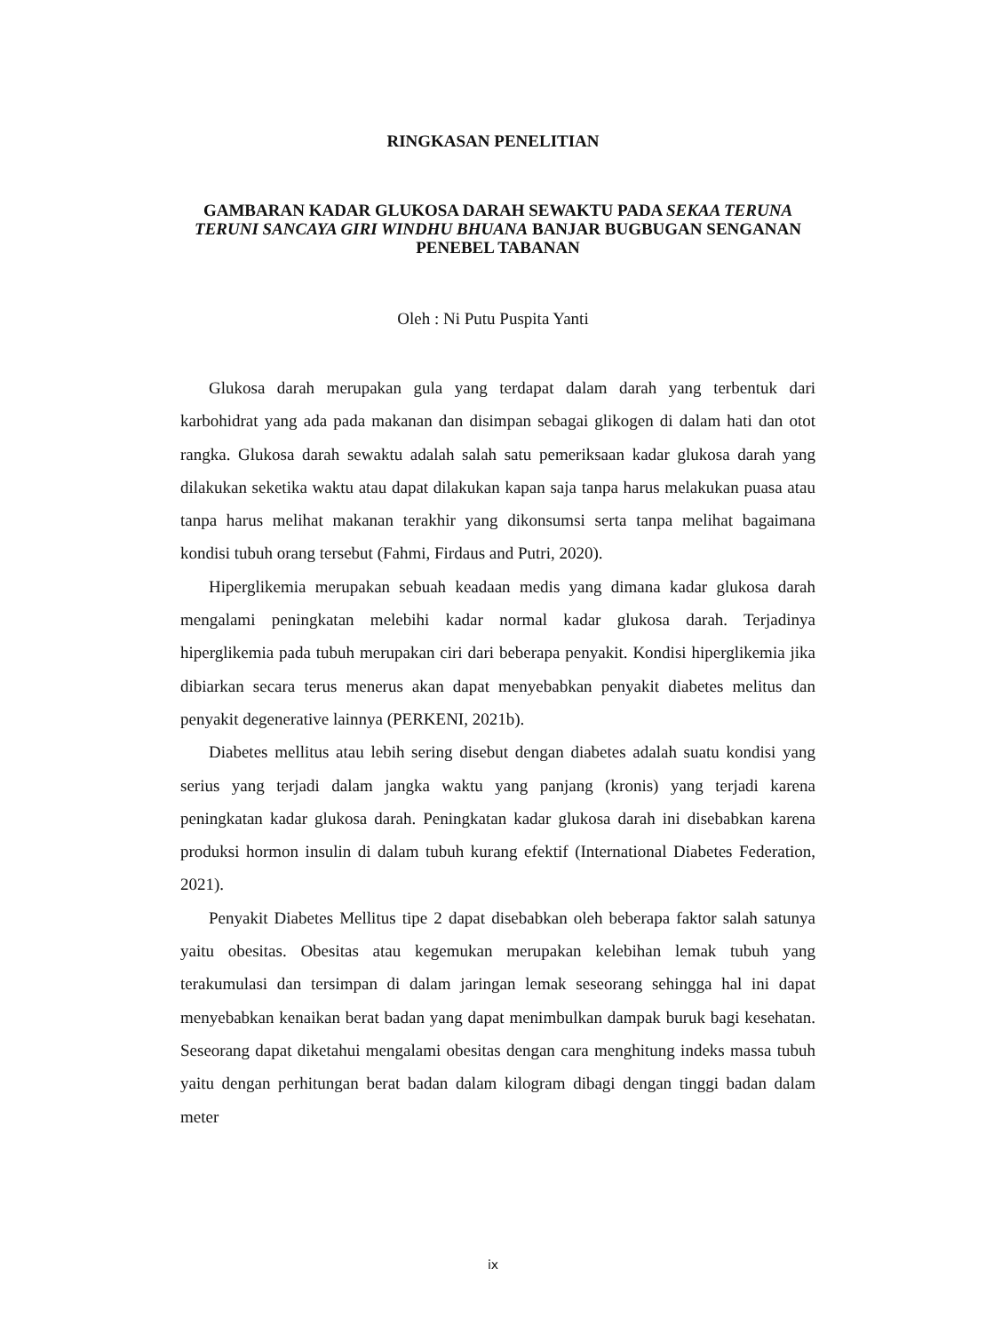RINGKASAN PENELITIAN
GAMBARAN KADAR GLUKOSA DARAH SEWAKTU PADA SEKAA TERUNA TERUNI SANCAYA GIRI WINDHU BHUANA BANJAR BUGBUGAN SENGANAN PENEBEL TABANAN
Oleh : Ni Putu Puspita Yanti
Glukosa darah merupakan gula yang terdapat dalam darah yang terbentuk dari karbohidrat yang ada pada makanan dan disimpan sebagai glikogen di dalam hati dan otot rangka. Glukosa darah sewaktu adalah salah satu pemeriksaan kadar glukosa darah yang dilakukan seketika waktu atau dapat dilakukan kapan saja tanpa harus melakukan puasa atau tanpa harus melihat makanan terakhir yang dikonsumsi serta tanpa melihat bagaimana kondisi tubuh orang tersebut (Fahmi, Firdaus and Putri, 2020).
Hiperglikemia merupakan sebuah keadaan medis yang dimana kadar glukosa darah mengalami peningkatan melebihi kadar normal kadar glukosa darah. Terjadinya hiperglikemia pada tubuh merupakan ciri dari beberapa penyakit. Kondisi hiperglikemia jika dibiarkan secara terus menerus akan dapat menyebabkan penyakit diabetes melitus dan penyakit degenerative lainnya (PERKENI, 2021b).
Diabetes mellitus atau lebih sering disebut dengan diabetes adalah suatu kondisi yang serius yang terjadi dalam jangka waktu yang panjang (kronis) yang terjadi karena peningkatan kadar glukosa darah. Peningkatan kadar glukosa darah ini disebabkan karena produksi hormon insulin di dalam tubuh kurang efektif (International Diabetes Federation, 2021).
Penyakit Diabetes Mellitus tipe 2 dapat disebabkan oleh beberapa faktor salah satunya yaitu obesitas. Obesitas atau kegemukan merupakan kelebihan lemak tubuh yang terakumulasi dan tersimpan di dalam jaringan lemak seseorang sehingga hal ini dapat menyebabkan kenaikan berat badan yang dapat menimbulkan dampak buruk bagi kesehatan. Seseorang dapat diketahui mengalami obesitas dengan cara menghitung indeks massa tubuh yaitu dengan perhitungan berat badan dalam kilogram dibagi dengan tinggi badan dalam meter
ix